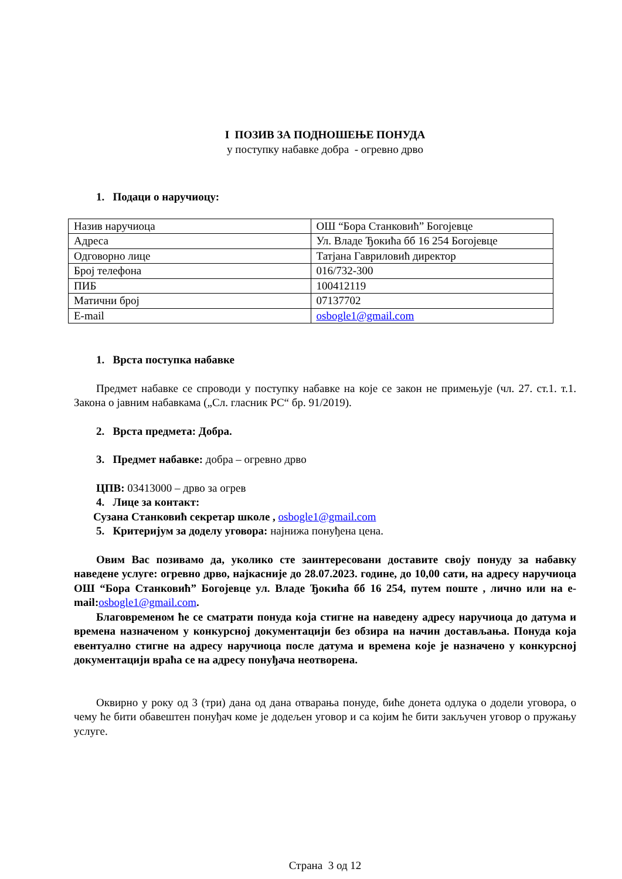I ПОЗИВ ЗА ПОДНОШЕЊЕ ПОНУДА
у поступку набавке добра - огревно дрво
1. Подаци о наручиоцу:
| Назив наручиоца | ОШ “Бора Станковић” Богојевце |
| Адреса | Ул. Владе Ђокића бб 16 254 Богојевце |
| Одговорно лице | Татјана Гавриловић директор |
| Број телефона | 016/732-300 |
| ПИБ | 100412119 |
| Матични број | 07137702 |
| E-mail | osbogle1@gmail.com |
1. Врста поступка набавке
Предмет набавке се спроводи у поступку набавке на које се закон не примењује (чл. 27. ст.1. т.1. Закона о јавним набавкама („Сл. гласник РС“ бр. 91/2019).
2. Врста предмета: Добра.
3. Предмет набавке: добра – огревно дрво
ЦПВ: 03413000 – дрво за огрев
4. Лице за контакт:
Сузана Станковић секретар школе , osbogle1@gmail.com
5. Критеријум за доделу уговора: најнижа понуђена цена.
Овим Вас позивамо да, уколико сте заинтересовани доставите своју понуду за набавку наведене услуге: огревно дрво, најкасније до 28.07.2023. године, до 10,00 сати, на адресу наручиоца ОШ “Бора Станковић” Богојевце ул. Владе Ђокића бб 16 254, путем поште , лично или на e-mail:osbogle1@gmail.com.
Благовременом ће се сматрати понуда која стигне на наведену адресу наручиоца до датума и времена назначеном у конкурсној документацији без обзира на начин достављања. Понуда која евентуално стигне на адресу наручиоца после датума и времена које је назначено у конкурсној документацији враћа се на адресу понуђача неотворена.
Оквирно у року од 3 (три) дана од дана отварања понуде, биће донета одлука о додели уговора, о чему ће бити обавештен понуђач коме је додељен уговор и са којим ће бити закључен уговор о пружању услуге.
Страна 3 од 12